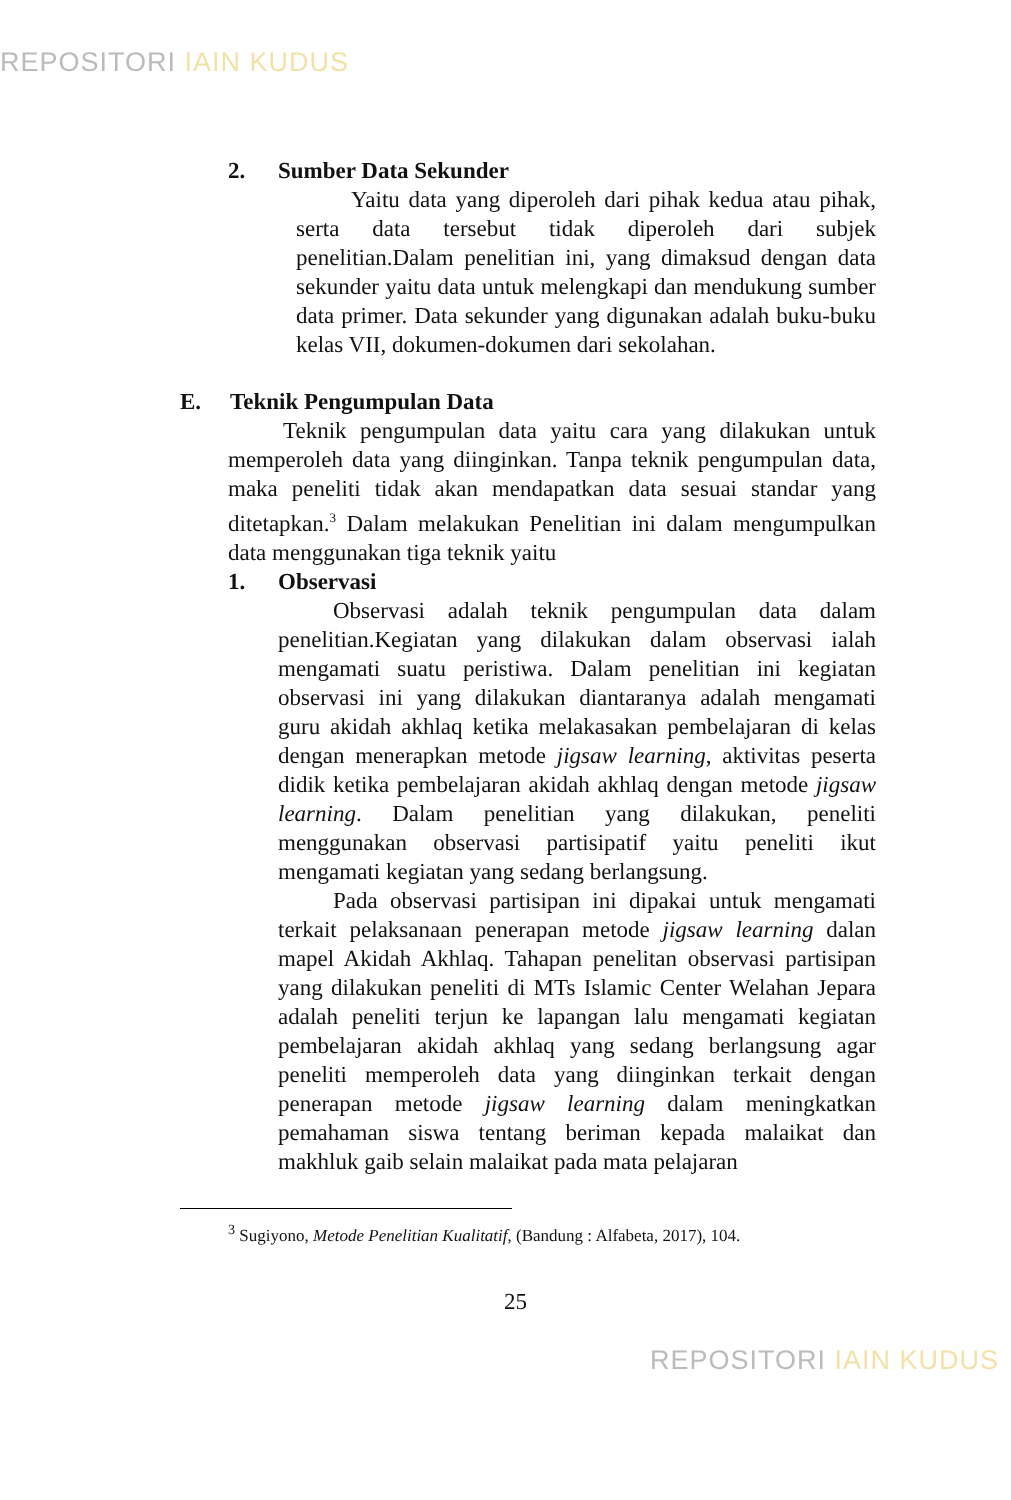REPOSITORI IAIN KUDUS
2. Sumber Data Sekunder
Yaitu data yang diperoleh dari pihak kedua atau pihak, serta data tersebut tidak diperoleh dari subjek penelitian.Dalam penelitian ini, yang dimaksud dengan data sekunder yaitu data untuk melengkapi dan mendukung sumber data primer. Data sekunder yang digunakan adalah buku-buku kelas VII, dokumen-dokumen dari sekolahan.
E. Teknik Pengumpulan Data
Teknik pengumpulan data yaitu cara yang dilakukan untuk memperoleh data yang diinginkan. Tanpa teknik pengumpulan data, maka peneliti tidak akan mendapatkan data sesuai standar yang ditetapkan.<sup>3</sup> Dalam melakukan Penelitian ini dalam mengumpulkan data menggunakan tiga teknik yaitu
1. Observasi
Observasi adalah teknik pengumpulan data dalam penelitian.Kegiatan yang dilakukan dalam observasi ialah mengamati suatu peristiwa. Dalam penelitian ini kegiatan observasi ini yang dilakukan diantaranya adalah mengamati guru akidah akhlaq ketika melakasakan pembelajaran di kelas dengan menerapkan metode jigsaw learning, aktivitas peserta didik ketika pembelajaran akidah akhlaq dengan metode jigsaw learning. Dalam penelitian yang dilakukan, peneliti menggunakan observasi partisipatif yaitu peneliti ikut mengamati kegiatan yang sedang berlangsung.
Pada observasi partisipan ini dipakai untuk mengamati terkait pelaksanaan penerapan metode jigsaw learning dalan mapel Akidah Akhlaq. Tahapan penelitan observasi partisipan yang dilakukan peneliti di MTs Islamic Center Welahan Jepara adalah peneliti terjun ke lapangan lalu mengamati kegiatan pembelajaran akidah akhlaq yang sedang berlangsung agar peneliti memperoleh data yang diinginkan terkait dengan penerapan metode jigsaw learning dalam meningkatkan pemahaman siswa tentang beriman kepada malaikat dan makhluk gaib selain malaikat pada mata pelajaran
<sup>3</sup> Sugiyono, Metode Penelitian Kualitatif, (Bandung : Alfabeta, 2017), 104.
25
REPOSITORI IAIN KUDUS